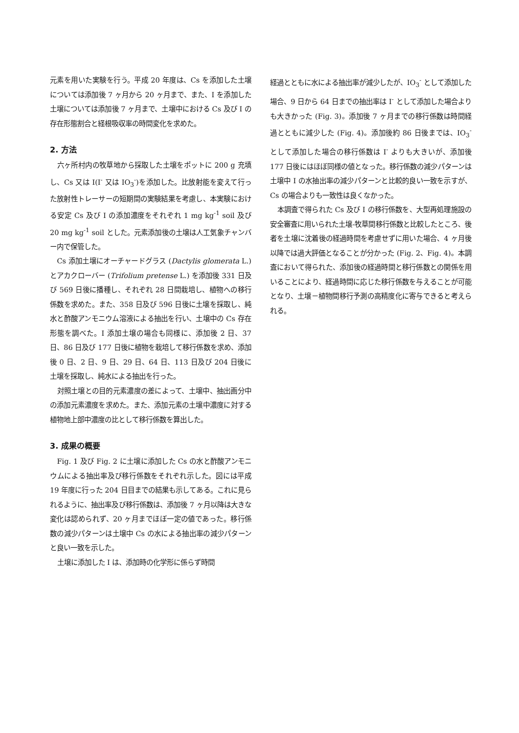元素を用いた実験を行う。平成 20 年度は、Cs を添加した土壌については添加後 7 ヶ月から 20 ヶ月まで、また、I を添加した土壌については添加後 7 ヶ月まで、土壌中における Cs 及び I の存在形態割合と経根吸収率の時間変化を求めた。
2. 方法
六ヶ所村内の牧草地から採取した土壌をポットに 200 g 充填し、Cs 又は I(I<sup>-</sup> 又は IO<sub>3</sub><sup>-</sup>)を添加した。比放射能を変えて行った放射性トレーサーの短期間の実験結果を考慮し、本実験における安定 Cs 及び I の添加濃度をそれぞれ 1 mg kg<sup>-1</sup> soil 及び 20 mg kg<sup>-1</sup> soil とした。元素添加後の土壌は人工気象チャンバー内で保管した。
Cs 添加土壌にオーチャードグラス (Dactylis glomerata L.) とアカクローバー (Trifolium pretense L.) を添加後 331 日及び 569 日後に播種し、それぞれ 28 日間栽培し、植物への移行係数を求めた。また、358 日及び 596 日後に土壌を採取し、純水と酢酸アンモニウム溶液による抽出を行い、土壌中の Cs 存在形態を調べた。I 添加土壌の場合も同様に、添加後 2 日、37 日、86 日及び 177 日後に植物を栽培して移行係数を求め、添加後 0 日、2 日、9 日、29 日、64 日、113 日及び 204 日後に土壌を採取し、純水による抽出を行った。
対照土壌との目的元素濃度の差によって、土壌中、抽出画分中の添加元素濃度を求めた。また、添加元素の土壌中濃度に対する植物地上部中濃度の比として移行係数を算出した。
3. 成果の概要
Fig. 1 及び Fig. 2 に土壌に添加した Cs の水と酢酸アンモニウムによる抽出率及び移行係数をそれぞれ示した。図には平成 19 年度に行った 204 日目までの結果も示してある。これに見られるように、抽出率及び移行係数は、添加後 7 ヶ月以降は大きな変化は認められず、20 ヶ月までほぼ一定の値であった。移行係数の減少パターンは土壌中 Cs の水による抽出率の減少パターンと良い一致を示した。
土壌に添加した I は、添加時の化学形に係らず時間
経過とともに水による抽出率が減少したが、IO<sub>3</sub><sup>-</sup> として添加した場合、9 日から 64 日までの抽出率は I<sup>-</sup> として添加した場合よりも大きかった (Fig. 3)。添加後 7 ヶ月までの移行係数は時間経過とともに減少した (Fig. 4)。添加後約 86 日後までは、IO<sub>3</sub><sup>-</sup> として添加した場合の移行係数は I<sup>-</sup> よりも大きいが、添加後 177 日後にはほぼ同様の値となった。移行係数の減少パターンは土壌中 I の水抽出率の減少パターンと比較的良い一致を示すが、Cs の場合よりも一致性は良くなかった。
本調査で得られた Cs 及び I の移行係数を、大型再処理施設の安全審査に用いられた土壌-牧草間移行係数と比較したところ、後者を土壌に沈着後の経過時間を考慮せずに用いた場合、4 ヶ月後以降では過大評価となることが分かった (Fig. 2、Fig. 4)。本調査において得られた、添加後の経過時間と移行係数との関係を用いることにより、経過時間に応じた移行係数を与えることが可能となり、土壌－植物間移行予測の高精度化に寄与できると考えられる。